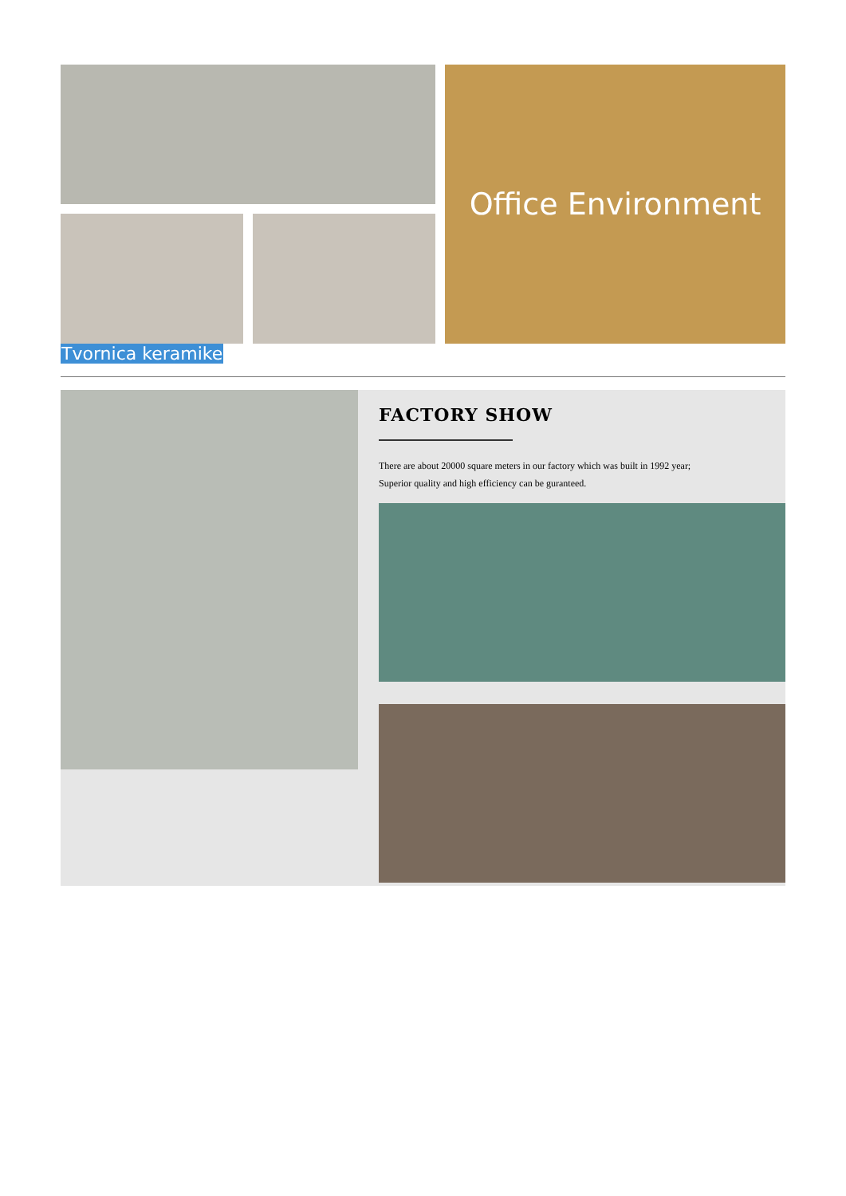Office Environment
Tvornica keramike
FACTORY SHOW
There are about 20000 square meters in our factory which was built in 1992 year;
Superior quality and high efficiency can be guranteed.